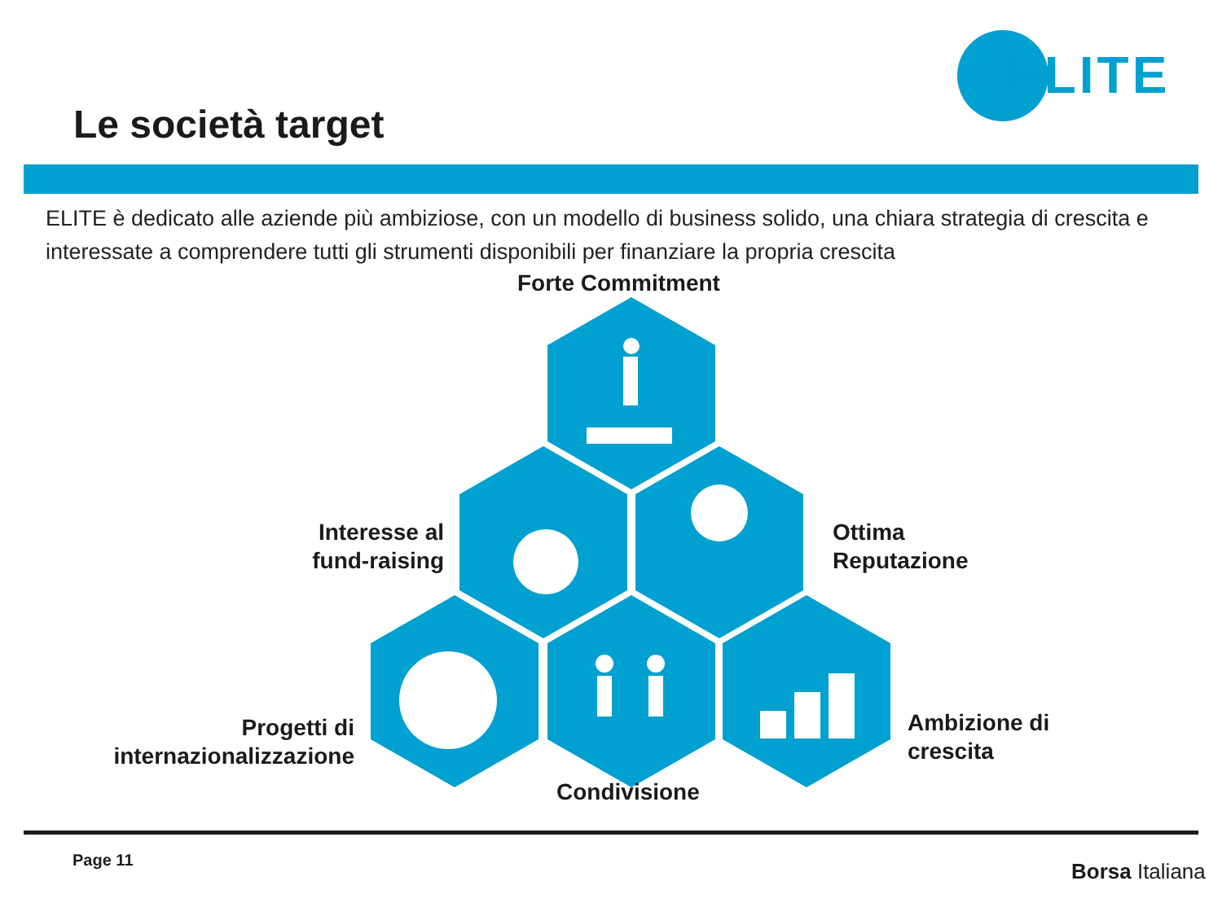ELITE
Le società target
ELITE è dedicato alle aziende più ambiziose, con un modello di business solido, una chiara strategia di crescita e interessate a comprendere tutti gli strumenti disponibili per finanziare la propria crescita
Forte Commitment
Interesse al
fund-raising
Ottima
Reputazione
Progetti di
internazionalizzazione
Ambizione di
crescita
Condivisione
Page 11 Borsa Italiana